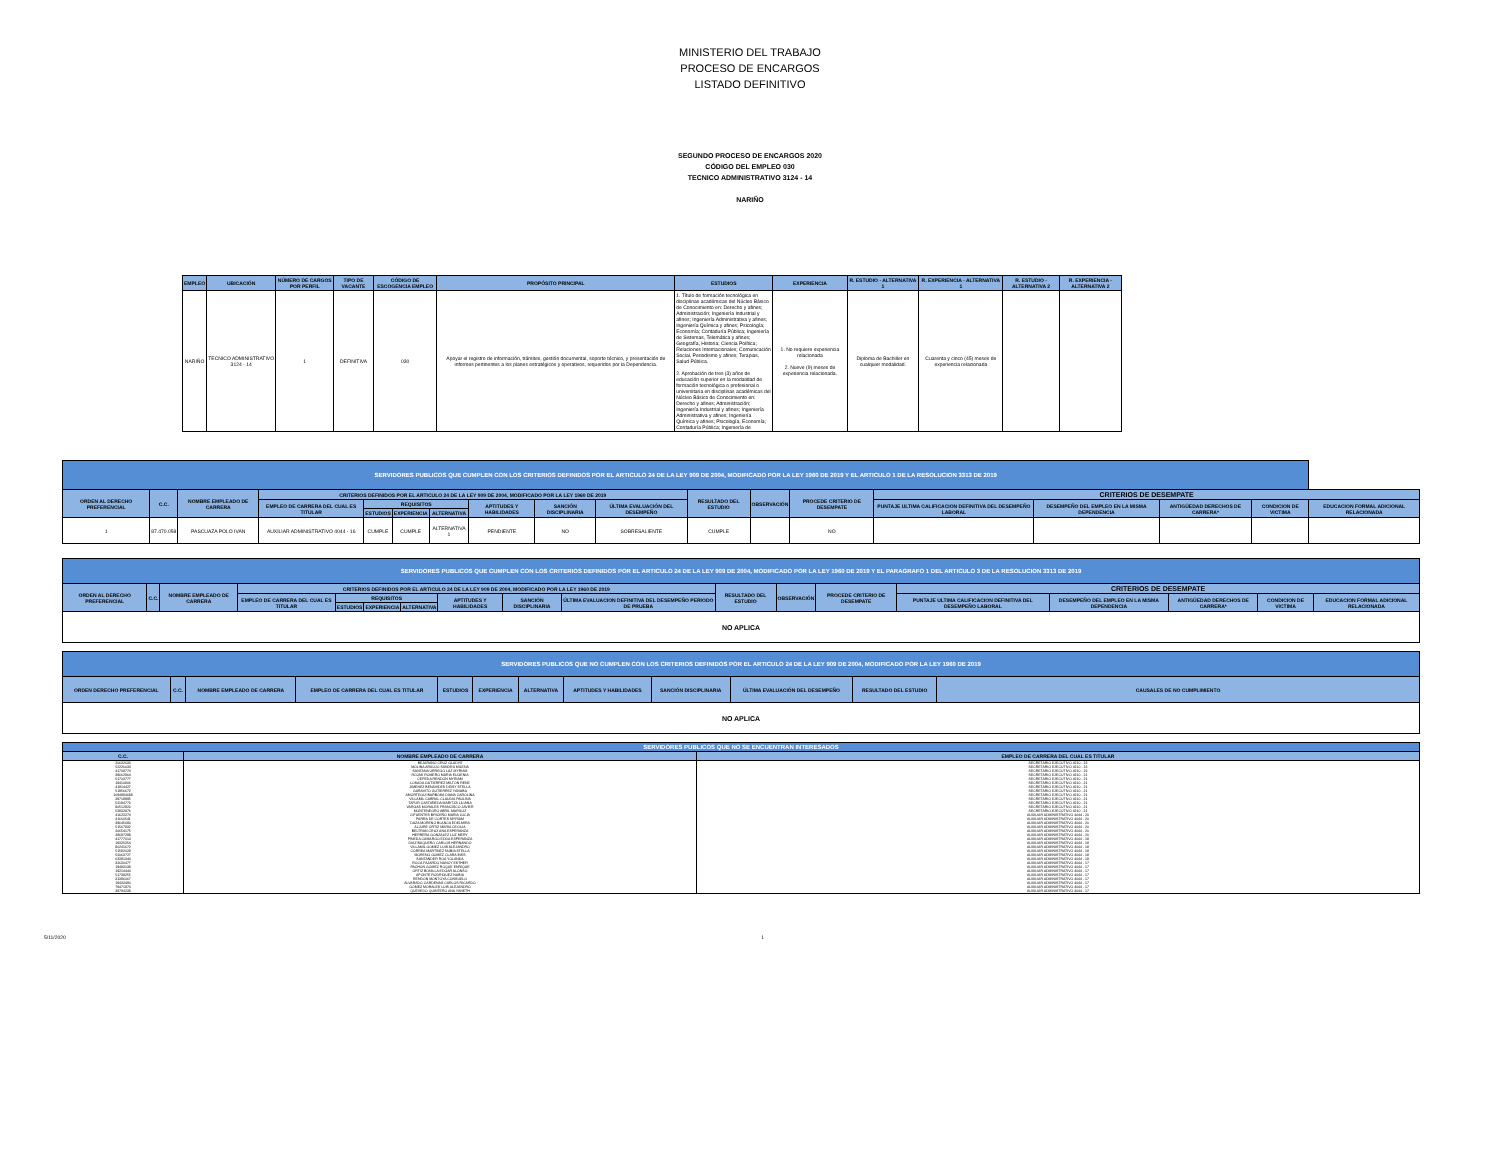MINISTERIO DEL TRABAJO
PROCESO DE ENCARGOS
LISTADO DEFINITIVO
SEGUNDO PROCESO DE ENCARGOS 2020
CÓDIGO DEL EMPLEO 030
TECNICO ADMINISTRATIVO 3124 - 14
NARIÑO
| EMPLEO | UBICACIÓN | NÚMERO DE CARGOS POR PERFIL | TIPO DE VACANTE | CÓDIGO DE ESCOGENCIA EMPLEO | PROPÓSITO PRINCIPAL | ESTUDIOS | EXPERIENCIA | R. ESTUDIO - ALTERNATIVA 1 | R. EXPERIENCIA - ALTERNATIVA 1 | R. ESTUDIO - ALTERNATIVA 2 | R. EXPERIENCIA - ALTERNATIVA 2 |
| --- | --- | --- | --- | --- | --- | --- | --- | --- | --- | --- | --- |
| NARIÑO | TECNICO ADMINISTRATIVO 3124 - 14 | 1 | DEFINITIVA | 030 | Apoyar el registro de información, trámites, gestión documental, soporte técnico, y presentación de informes pertinentes a los planes estratégicos y operativos, requeridos por la Dependencia. | 1. Título de formación tecnológica en disciplinas académicas del Núcleo Básico de Conocimiento en: Derecho y afines; Administración; Ingeniería Industrial y afines; Ingeniería Administrativa y afines; Ingeniería Química y afines; Psicología; Economía; Contaduría Pública; Ingeniería de Sistemas, Telemática y afines; Geografía, Historia; Ciencia Política; Relaciones Internacionales; Comunicación Social, Periodismo y afines; Terapias, Salud Pública. 2. Aprobación de tres (3) años de educación superior en la modalidad de formación tecnológica o profesional o universitaria en disciplinas académicas del Núcleo Básico de Conocimiento en: Derecho y afines; Administración; Ingeniería Industrial y afines; Ingeniería Administrativa y afines; Ingeniería Química y afines; Psicología; Economía; Contaduría Pública; Ingeniería de | 1. No requiere experiencia relacionada 2. Nueve (9) meses de experiencia relacionada. | Diploma de Bachiller en cualquier modalidad. | Cuarenta y cinco (45) meses de experiencia relacionada | | |
| SERVIDORES PUBLICOS QUE CUMPLEN CON LOS CRITERIOS DEFINIDOS POR EL ARTICULO 24 DE LA LEY 909 DE 2004, MODIFICADO POR LA LEY 1960 DE 2019 Y EL ARTICULO 1 DE LA RESOLUCION 3313 DE 2019 | | | | | | | | | | | | | | | | | |
| ORDEN AL DERECHO PREFERENCIAL | C.C. | NOMBRE EMPLEADO DE CARRERA | CRITERIOS DEFINIDOS POR EL ARTICULO 24 DE LA LEY 909 DE 2004, MODIFICADO POR LA LEY 1960 DE 2019 | | | | | | | RESULTADO DEL ESTUDIO | OBSERVACIÓN | PROCEDE CRITERIO DE DESEMPATE | CRITERIOS DE DESEMPATE | | | | |
| | | | EMPLEO DE CARRERA DEL CUAL ES TITULAR | REQUISITOS | | | APTITUDES Y HABILIDADES | SANCIÓN DISCIPLINARIA | ÚLTIMA EVALUACIÓN DEL DESEMPEÑO | | | | PUNTAJE ULTIMA CALIFICACION DEFINITIVA DEL DESEMPEÑO LABORAL | DESEMPEÑO DEL EMPLEO EN LA MISMA DEPENDENCIA | ANTIGÜEDAD DERECHOS DE CARRERA* | CONDICION DE VICTIMA | EDUCACION FORMAL ADICIONAL RELACIONADA |
| | | | | ESTUDIOS | EXPERIENCIA | ALTERNATIVA | | | | | | | | | | | |
| 1 | 87.470.058 | PASCUAZA POLO IVAN | AUXILIAR ADMINISTRATIVO 4044 - 16 | CUMPLE | CUMPLE | ALTERNATIVA 1 | PENDIENTE | NO | SOBRESALIENTE | CUMPLE | | NO | | | | | |
| SERVIDORES PUBLICOS QUE CUMPLEN CON LOS CRITERIOS DEFINIDOS POR EL ARTICULO 24 DE LA LEY 909 DE 2004, MODIFICADO POR LA LEY 1960 DE 2019 Y EL PARAGRAFO 1 DEL ARTICULO 3 DE LA RESOLUCION 3313 DE 2019 | | | | | | | | | | | | | | | | | |
| ORDEN AL DERECHO PREFERENCIAL | C.C. | NOMBRE EMPLEADO DE CARRERA | CRITERIOS DEFINIDOS POR EL ARTICULO 24 DE LA LEY 909 DE 2004, MODIFICADO POR LA LEY 1960 DE 2019 | | | | | | | RESULTADO DEL ESTUDIO | OBSERVACIÓN | PROCEDE CRITERIO DE DESEMPATE | CRITERIOS DE DESEMPATE | | | | |
| | | | EMPLEO DE CARRERA DEL CUAL ES TITULAR | REQUISITOS | | | APTITUDES Y HABILIDADES | SANCIÓN DISCIPLINARIA | ÚLTIMA EVALUACION DEFINITIVA DEL DESEMPEÑO PERIODO DE PRUEBA | | | | PUNTAJE ULTIMA CALIFICACION DEFINITIVA DEL DESEMPEÑO LABORAL | DESEMPEÑO DEL EMPLEO EN LA MISMA DEPENDENCIA | ANTIGÜEDAD DERECHOS DE CARRERA* | CONDICION DE VICTIMA | EDUCACION FORMAL ADICIONAL RELACIONADA |
| | | | | ESTUDIOS | EXPERIENCIA | ALTERNATIVA | | | | | | | | | | | |
| NO APLICA | | | | | | | | | | | | | | | | | |
| SERVIDORES PUBLICOS QUE NO CUMPLEN CON LOS CRITERIOS DEFINIDOS POR EL ARTICULO 24 DE LA LEY 909 DE 2004, MODIFICADO POR LA LEY 1960 DE 2019 | | | | | | | | | | | |
| ORDEN DERECHO PREFERENCIAL | C.C. | NOMBRE EMPLEADO DE CARRERA | EMPLEO DE CARRERA DEL CUAL ES TITULAR | ESTUDIOS | EXPERIENCIA | ALTERNATIVA | APTITUDES Y HABILIDADES | SANCIÓN DISCIPLINARIA | ÚLTIMA EVALUACIÓN DEL DESEMPEÑO | RESULTADO DEL ESTUDIO | CAUSALES DE NO CUMPLIMIENTO |
| NO APLICA | | | | | | | | | | | |
| SERVIDORES PUBLICOS QUE NO SE ENCUENTRAN INTERESADOS | | |
| C.C. | NOMBRE EMPLEADO DE CARRERA | EMPLEO DE CARRERA DEL CUAL ES TITULAR |
| 20632633 | BEJARANO CRUZ GLADYS | SECRETARIO EJECUTIVO 4210 - 23 |
| 52226034 | MOLINA ARAUJO SANDRA MILENA | SECRETARIO EJECUTIVO 4210 - 23 |
| 41708774 | SANTANA URREGO LUZ MYRIAM | SECRETARIO EJECUTIVO 4210 - 23 |
| 39662964 | ROJAS ROMERO MARIA EUGENIA | SECRETARIO EJECUTIVO 4210 - 21 |
| 51703777 | CEPEDA RENDON MYRIAM | SECRETARIO EJECUTIVO 4210 - 21 |
| 19410806 | LOSADA GUTIERREZ MILTON RENE | SECRETARIO EJECUTIVO 4210 - 21 |
| 41914427 | JIMENEZ BENAVIDES DEISY STELLA | SECRETARIO EJECUTIVO 4210 - 21 |
| 51956672 | GARAVITO GUTIERREZ YANUBA | SECRETARIO EJECUTIVO 4210 - 21 |
| 1094884688 | AMORTEGUI BARBOSA DIANA CAROLINA | SECRETARIO EJECUTIVO 4210 - 21 |
| 39718995 | VILLAMIL CABRAL CLAUDIA PAULINA | SECRETARIO EJECUTIVO 4210 - 21 |
| 52184773 | TAFUR CASTAÑEDA MARITZA LILIANA | SECRETARIO EJECUTIVO 4210 - 21 |
| 80512820 | VARGAS MORALES FRANCISCO JAVIER | SECRETARIO EJECUTIVO 4210 - 21 |
| 52832876 | MONTENEGRO ABRIL MARILUZ | SECRETARIO EJECUTIVO 4210 - 21 |
| 41623274 | CIFUENTES BRICEÑO MARIA LUCIA | AUXILIAR ADMINISTRATIVO 4044 - 20 |
| 41660541 | PARRA DE CORTES MYRIAM | AUXILIAR ADMINISTRATIVO 4044 - 20 |
| 39645090 | DAZA MORENO BLANCA EDELMIRA | AUXILIAR ADMINISTRATIVO 4044 - 20 |
| 51567832 | ALJURE ORTIZ MARIA CECILIA | AUXILIAR ADMINISTRATIVO 4044 - 20 |
| 20654175 | BELTRAN CRUZ ANA ESPERANZA | AUXILIAR ADMINISTRATIVO 4044 - 20 |
| 28697298 | HERRERA GONZALEZ LUZ MERY | AUXILIAR ADMINISTRATIVO 4044 - 20 |
| 41777014 | PINEDA CAMARGO EDDA ESPERANZA | AUXILIAR ADMINISTRATIVO 4044 - 18 |
| 19325354 | DIAZ BAQUERO CARLOS HERNANDO | AUXILIAR ADMINISTRATIVO 4044 - 18 |
| 80241672 | VILLAMIL GOMEZ LUIS ALEJANDRO | AUXILIAR ADMINISTRATIVO 4044 - 18 |
| 51582029 | CORREA MARTINEZ NUBIA STELLA | AUXILIAR ADMINISTRATIVO 4044 - 18 |
| 52063727 | MORENO GOMEZ CLARA INES | AUXILIAR ADMINISTRATIVO 4044 - 18 |
| 63391344 | SANTANDER ROA YOLANDA | AUXILIAR ADMINISTRATIVO 4044 - 18 |
| 32630477 | ROCA FAJARDO NANCY ESTHER | AUXILIAR ADMINISTRATIVO 4044 - 17 |
| 19483138 | PACHON GOMEZ ROQUE ENRIQUE | AUXILIAR ADMINISTRATIVO 4044 - 17 |
| 19214444 | ORTIZ BONILLA EDGAR ALONSO | AUXILIAR ADMINISTRATIVO 4044 - 17 |
| 51739255 | APONTE RODRIGUEZ NUBIA | AUXILIAR ADMINISTRATIVO 4044 - 17 |
| 31396067 | RENDON MONTOYA CONSUELO | AUXILIAR ADMINISTRATIVO 4044 - 17 |
| 19433490 | ALVARADO CARDENAS CARLOS RICARDO | AUXILIAR ADMINISTRATIVO 4044 - 17 |
| 79471974 | GOMEZ MORALES LUIS ALEJANDRO | AUXILIAR ADMINISTRATIVO 4044 - 17 |
| 39794238 | QUEVEDO QUINTERO ANA YANETH | AUXILIAR ADMINISTRATIVO 4044 - 17 |
5/11/2020 1